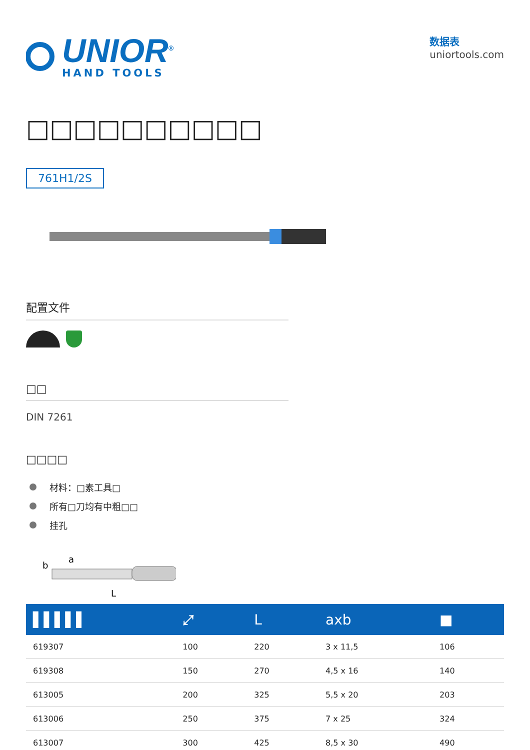UNIOR<sup>®</sup>
HAND TOOLS
数据表
uniortools.com
□□□□□□□□□□
761H1/2S
配置文件
□□
DIN 7261
□□□□
材料：□素工具□
所有□刀均有中粗□□
挂孔
b
a
L
| ▌▌▌▌▌ | ⤢ | L | axb | ■ |
| --- | --- | --- | --- | --- |
| 619307 | 100 | 220 | 3 x 11,5 | 106 |
| 619308 | 150 | 270 | 4,5 x 16 | 140 |
| 613005 | 200 | 325 | 5,5 x 20 | 203 |
| 613006 | 250 | 375 | 7 x 25 | 324 |
| 613007 | 300 | 425 | 8,5 x 30 | 490 |